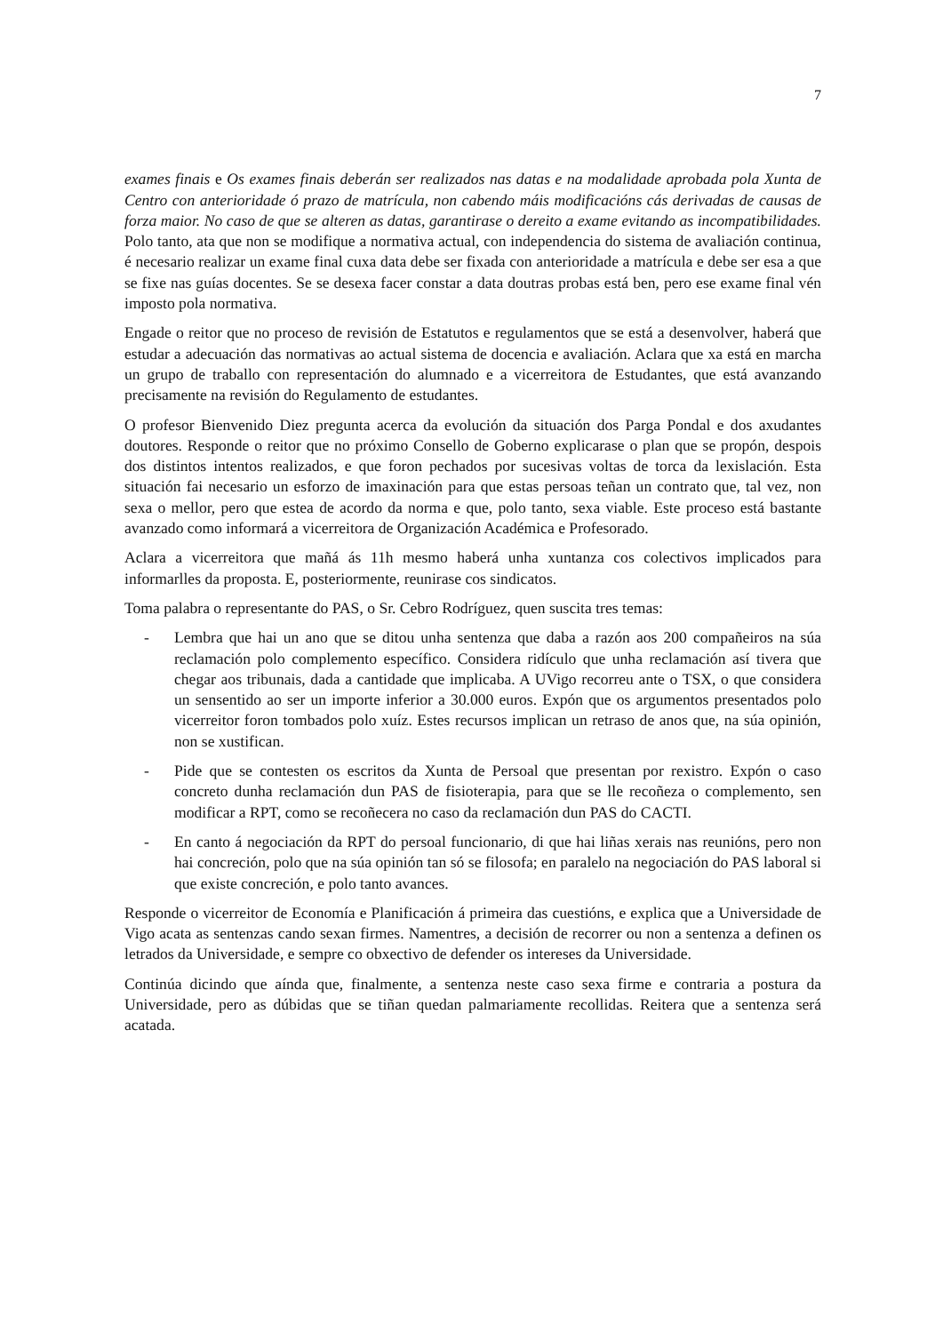7
exames finais e Os exames finais deberán ser realizados nas datas e na modalidade aprobada pola Xunta de Centro con anterioridade ó prazo de matrícula, non cabendo máis modificacións cás derivadas de causas de forza maior. No caso de que se alteren as datas, garantirase o dereito a exame evitando as incompatibilidades. Polo tanto, ata que non se modifique a normativa actual, con independencia do sistema de avaliación continua, é necesario realizar un exame final cuxa data debe ser fixada con anterioridade a matrícula e debe ser esa a que se fixe nas guías docentes. Se se desexa facer constar a data doutras probas está ben, pero ese exame final vén imposto pola normativa.
Engade o reitor que no proceso de revisión de Estatutos e regulamentos que se está a desenvolver, haberá que estudar a adecuación das normativas ao actual sistema de docencia e avaliación. Aclara que xa está en marcha un grupo de traballo con representación do alumnado e a vicerreitora de Estudantes, que está avanzando precisamente na revisión do Regulamento de estudantes.
O profesor Bienvenido Diez pregunta acerca da evolución da situación dos Parga Pondal e dos axudantes doutores. Responde o reitor que no próximo Consello de Goberno explicarase o plan que se propón, despois dos distintos intentos realizados, e que foron pechados por sucesivas voltas de torca da lexislación. Esta situación fai necesario un esforzo de imaxinación para que estas persoas teñan un contrato que, tal vez, non sexa o mellor, pero que estea de acordo da norma e que, polo tanto, sexa viable. Este proceso está bastante avanzado como informará a vicerreitora de Organización Académica e Profesorado.
Aclara a vicerreitora que mañá ás 11h mesmo haberá unha xuntanza cos colectivos implicados para informarlles da proposta. E, posteriormente, reunirase cos sindicatos.
Toma palabra o representante do PAS, o Sr. Cebro Rodríguez, quen suscita tres temas:
- Lembra que hai un ano que se ditou unha sentenza que daba a razón aos 200 compañeiros na súa reclamación polo complemento específico. Considera ridículo que unha reclamación así tivera que chegar aos tribunais, dada a cantidade que implicaba. A UVigo recorreu ante o TSX, o que considera un sensentido ao ser un importe inferior a 30.000 euros. Expón que os argumentos presentados polo vicerreitor foron tombados polo xuíz. Estes recursos implican un retraso de anos que, na súa opinión, non se xustifican.
- Pide que se contesten os escritos da Xunta de Persoal que presentan por rexistro. Expón o caso concreto dunha reclamación dun PAS de fisioterapia, para que se lle recoñeza o complemento, sen modificar a RPT, como se recoñecera no caso da reclamación dun PAS do CACTI.
- En canto á negociación da RPT do persoal funcionario, di que hai liñas xerais nas reunións, pero non hai concreción, polo que na súa opinión tan só se filosofa; en paralelo na negociación do PAS laboral si que existe concreción, e polo tanto avances.
Responde o vicerreitor de Economía e Planificación á primeira das cuestións, e explica que a Universidade de Vigo acata as sentenzas cando sexan firmes. Namentres, a decisión de recorrer ou non a sentenza a definen os letrados da Universidade, e sempre co obxectivo de defender os intereses da Universidade.
Continúa dicindo que aínda que, finalmente, a sentenza neste caso sexa firme e contraria a postura da Universidade, pero as dúbidas que se tiñan quedan palmariamente recollidas. Reitera que a sentenza será acatada.